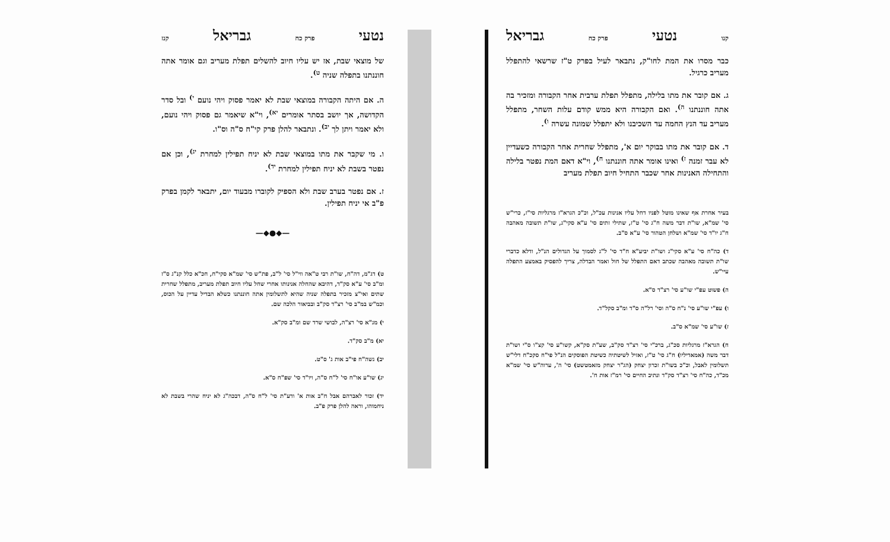קנו נטעי פרק כח גבריאל
כבר מסרו את המת לחו"ק, נתבאר לעיל בפרק ט"ז שרשאי להתפלל מעריב כרגיל.
ג. אם קובר את מתו בלילה, מתפלל תפלת ערבית אחר הקבורה ומזכיר בה אתה חוננתנו <sup>ה)</sup>. ואם הקבורה היא ממש קודם עלות השחר, מתפלל מעריב עד הנץ החמה עד השכיבנו ולא יתפלל שמונה עשרה <sup>ו)</sup>.
ד. אם קובר את מתו בבוקר יום א', מתפלל שחרית אחר הקבורה כשעדיין לא עבר זמנה <sup>ז)</sup> ואינו אומר אתה חוננתנו <sup>ח)</sup>, וי"א דאם המת נפטר בלילה והתחילה האנינות אחר שכבר התחיל חיוב תפלת מעריב
בעיר אחרת אף שאינו מוטל לפניו דחל עליו אנינות עכ"ל, וכ"כ הגרא"ז מרגליות סי"ז, כרי"ש סי' שמ"א, שו"ת דבר משה ח"ג סי' ט"ז, שתילי זתים סי' ע"א סקי"ג, שו"ת תשובה מאהבה ח"ג יו"ד סי' שמ"א ושלחן הטהור סי' ע"א ס"ב.
ד) כה"ח סי' ע"א סקי"ג ושו"ת יביע"א ח"ד סי' ל"ג לסמוך על הגדולים הנ"ל, ודלא כדברי שו"ת תשובה מאהבה שכתב דאם התפלל של חול ואמר הבדלה, צריך להפסיק באמצע התפלה עיי"ש.
ה) פשוט עפ"י שו"ע סי' רצ"ד ס"א.
ו) עפ"י שו"ע סי' נ"ח ס"ה וסי' רל"ה ס"ד ומ"ב סקל"ד.
ז) שו"ע סי' שמ"א ס"ב.
ח) הגרא"ז מרגליות סכ"ג, ברכ"י סי' רצ"ד סק"ב, שע"ת סק"א, קשו"ע סי' קצ"ו ס"י ושו"ת דבר משה (אמאדיליו) ח"ג סי' ט"ז, ואזיל לשיטתיה כשיטת הפוסקים הנ"ל פי"ח סקכ"ח דלי"ש תשלומין לאבל, וכ"כ בשו"ת זכרון יצחק (הג"ר יצחק מזאמטשט) סי' ה', ערוה"ש סי' שמ"א מכ"ד, כה"ח סי' רצ"ד סק"ד ונתיב החיים סי' רמ"ז אות ח'.
נטעי פרק כח גבריאל קנז
של מוצאי שבת, אז יש עליו חיוב להשלים תפלת מעריב וגם אומר אתה חוננתנו בתפלה שניה <sup>ט)</sup>.
ה. אם היתה הקבורה במוצאי שבת לא יאמר פסוק ויהי נועם <sup>י)</sup> ובל סדר הקדושה, אך יושב בסתר אומרים <sup>יא)</sup>, וי"א שיאמר גם פסוק ויהי נועם, ולא יאמר ויתן לך <sup>יב)</sup>. ונתבאר להלן פרק קי"ח ס"ה וס"ו.
ו. מי שקבר את מתו במוצאי שבת לא יניח תפילין למחרת <sup>יג)</sup>, וכן אם נפטר בשבת לא יניח תפילין למחרת <sup>יד)</sup>.
ז. אם נפטר בערב שבת ולא הספיק לקוברו מבעוד יום, יתבאר לקמן בפרק פ"ב אי יניח תפילין.
—◆●◆—
ט) דג"מ, דה"ח, שו"ת רבי ט"אה ווי"ל סי' ל"ב, פת"ש סי' שמ"א סקי"ח, חכ"א כלל קנ"ג ס"ז ומ"ב סי' ע"א סק"ד, דהיבא שהחלה אנינותו אחרי שחל עליו חיוב תפלת מעריב, מתפלל שחרית שתים ואי"צ מזכיר בתפלה שניה שהיא לתשלומין אתה חוננתנו כשלא הבדיל עדיין על הכוס, וכמ"ש במ"ב סי' רצ"ד סק"ב ובביאור הלכה שם.
י) מג"א סי' רצ"ה, לבושי שרד שם ומ"ב סק"א.
יא) מ"ב סק"ד.
יב) גשה"ח פי"ב אות ג' ס"ט.
יג) שו"ע או"ח סי' ל"ח ס"ה, ויו"ד סי' שפ"ח ס"א.
יד) זכור לאברהם אבל ח"ב אות א' ודע"ת סי' ל"ח ס"ה, דבכה"ג לא יניח שהרי בשבת לא ניחמוהו, וראה להלן פרק פ"ב.